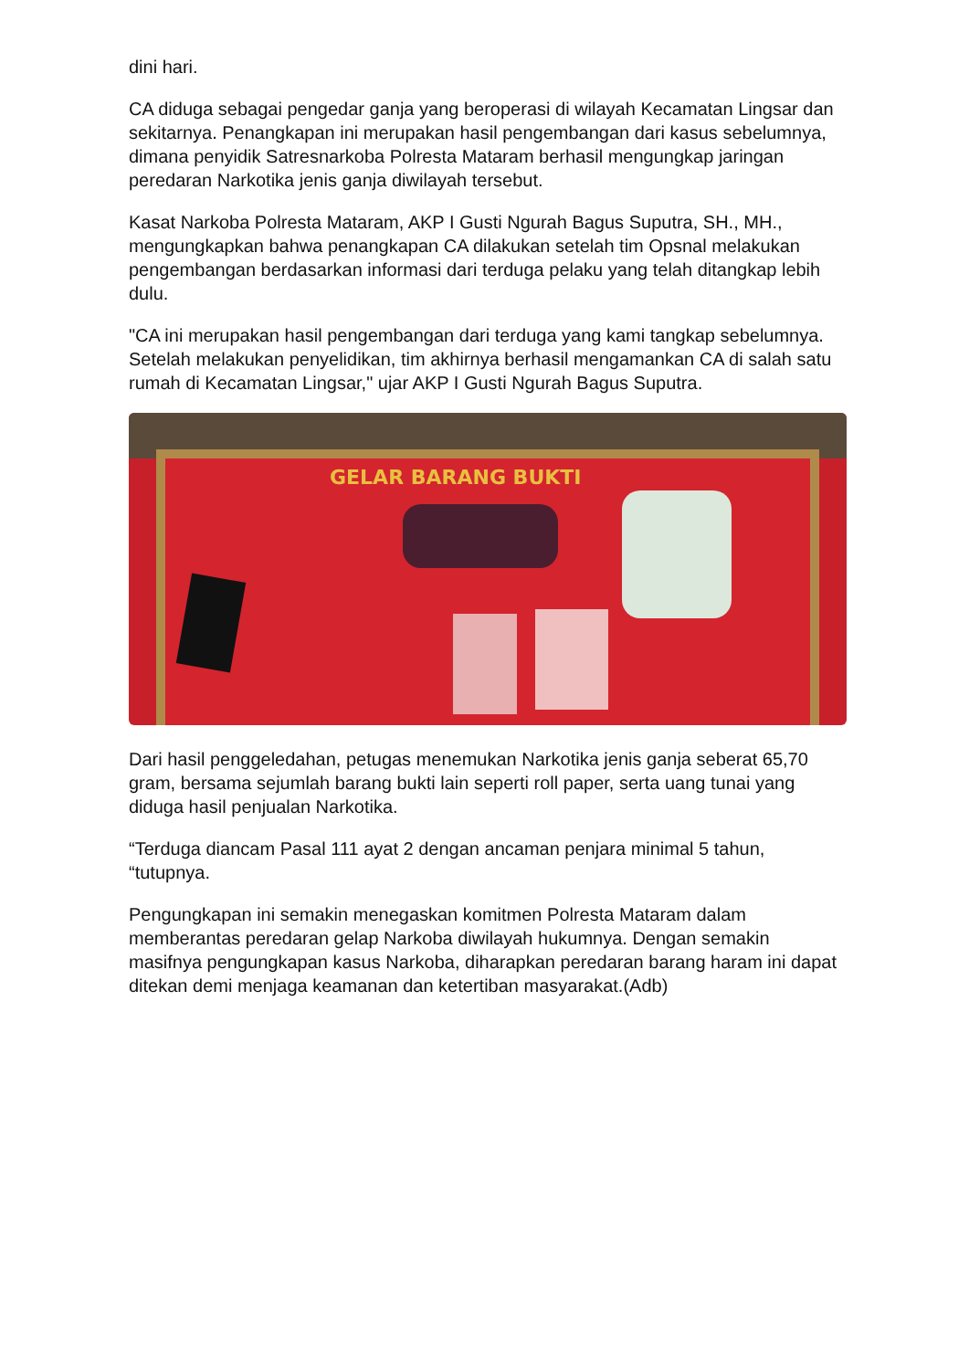dini hari.
CA diduga sebagai pengedar ganja yang beroperasi di wilayah Kecamatan Lingsar dan sekitarnya. Penangkapan ini merupakan hasil pengembangan dari kasus sebelumnya, dimana penyidik Satresnarkoba Polresta Mataram berhasil mengungkap jaringan peredaran Narkotika jenis ganja diwilayah tersebut.
Kasat Narkoba Polresta Mataram, AKP I Gusti Ngurah Bagus Suputra, SH., MH., mengungkapkan bahwa penangkapan CA dilakukan setelah tim Opsnal melakukan pengembangan berdasarkan informasi dari terduga pelaku yang telah ditangkap lebih dulu.
"CA ini merupakan hasil pengembangan dari terduga yang kami tangkap sebelumnya. Setelah melakukan penyelidikan, tim akhirnya berhasil mengamankan CA di salah satu rumah di Kecamatan Lingsar," ujar AKP I Gusti Ngurah Bagus Suputra.
GELAR BARANG BUKTI
Dari hasil penggeledahan, petugas menemukan Narkotika jenis ganja seberat 65,70 gram, bersama sejumlah barang bukti lain seperti roll paper, serta uang tunai yang diduga hasil penjualan Narkotika.
“Terduga diancam Pasal 111 ayat 2 dengan ancaman penjara minimal 5 tahun, “tutupnya.
Pengungkapan ini semakin menegaskan komitmen Polresta Mataram dalam memberantas peredaran gelap Narkoba diwilayah hukumnya. Dengan semakin masifnya pengungkapan kasus Narkoba, diharapkan peredaran barang haram ini dapat ditekan demi menjaga keamanan dan ketertiban masyarakat.(Adb)